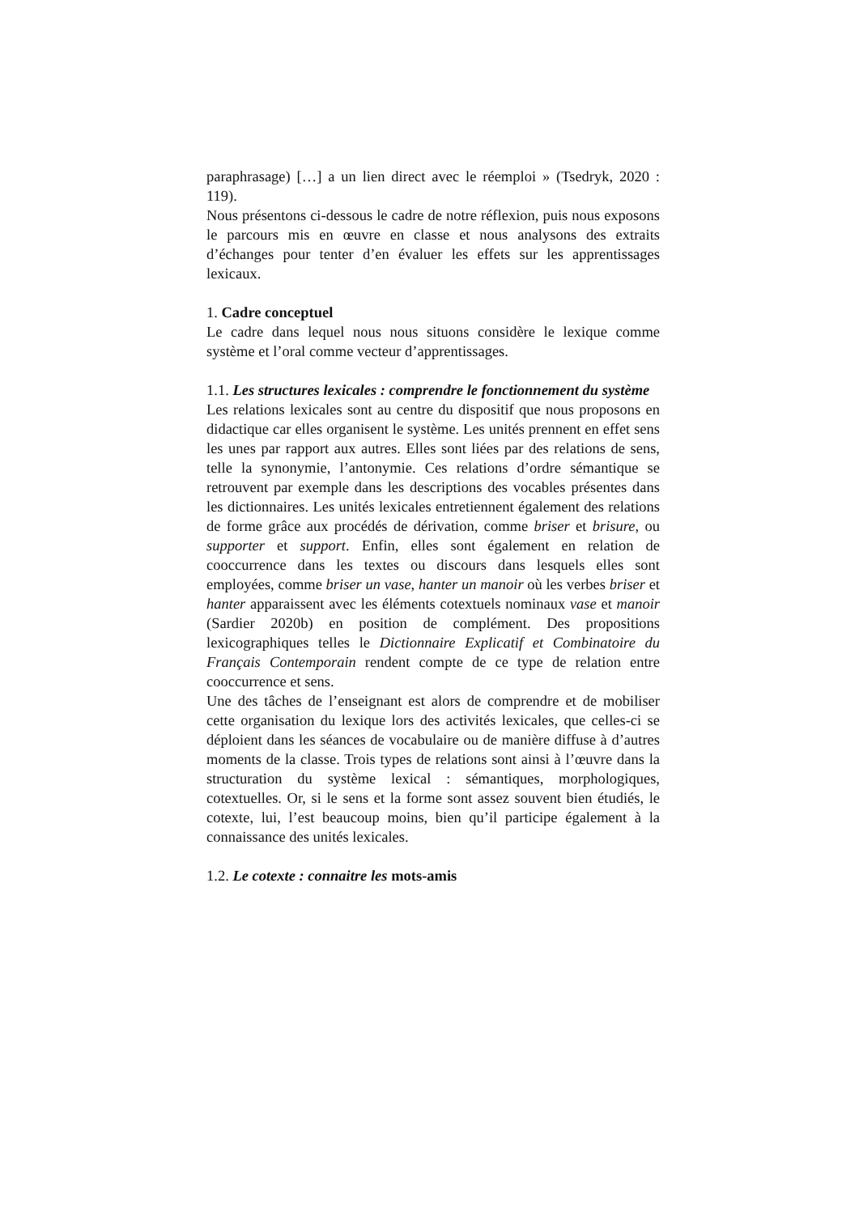paraphrasage) […] a un lien direct avec le réemploi » (Tsedryk, 2020 : 119).
Nous présentons ci-dessous le cadre de notre réflexion, puis nous exposons le parcours mis en œuvre en classe et nous analysons des extraits d’échanges pour tenter d’en évaluer les effets sur les apprentissages lexicaux.
1. Cadre conceptuel
Le cadre dans lequel nous nous situons considère le lexique comme système et l’oral comme vecteur d’apprentissages.
1.1. Les structures lexicales : comprendre le fonctionnement du système
Les relations lexicales sont au centre du dispositif que nous proposons en didactique car elles organisent le système. Les unités prennent en effet sens les unes par rapport aux autres. Elles sont liées par des relations de sens, telle la synonymie, l’antonymie. Ces relations d’ordre sémantique se retrouvent par exemple dans les descriptions des vocables présentes dans les dictionnaires. Les unités lexicales entretiennent également des relations de forme grâce aux procédés de dérivation, comme briser et brisure, ou supporter et support. Enfin, elles sont également en relation de cooccurrence dans les textes ou discours dans lesquels elles sont employées, comme briser un vase, hanter un manoir où les verbes briser et hanter apparaissent avec les éléments cotextuels nominaux vase et manoir (Sardier 2020b) en position de complément. Des propositions lexicographiques telles le Dictionnaire Explicatif et Combinatoire du Français Contemporain rendent compte de ce type de relation entre cooccurrence et sens.
Une des tâches de l’enseignant est alors de comprendre et de mobiliser cette organisation du lexique lors des activités lexicales, que celles-ci se déploient dans les séances de vocabulaire ou de manière diffuse à d’autres moments de la classe. Trois types de relations sont ainsi à l’œuvre dans la structuration du système lexical : sémantiques, morphologiques, cotextuelles. Or, si le sens et la forme sont assez souvent bien étudiés, le cotexte, lui, l’est beaucoup moins, bien qu’il participe également à la connaissance des unités lexicales.
1.2. Le cotexte : connaitre les mots-amis